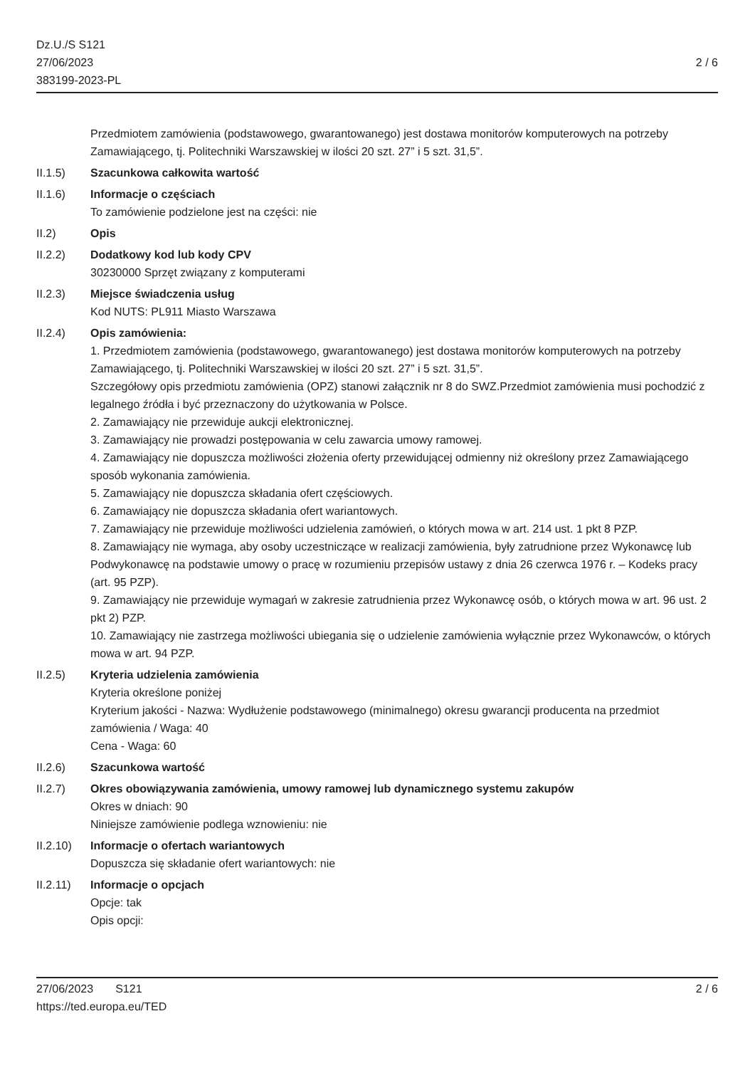Dz.U./S S121
27/06/2023
383199-2023-PL
2 / 6
Przedmiotem zamówienia (podstawowego, gwarantowanego) jest dostawa monitorów komputerowych na potrzeby Zamawiającego, tj. Politechniki Warszawskiej w ilości 20 szt. 27” i 5 szt. 31,5”.
II.1.5) Szacunkowa całkowita wartość
II.1.6) Informacje o częściach
To zamówienie podzielone jest na części: nie
II.2) Opis
II.2.2) Dodatkowy kod lub kody CPV
30230000 Sprzęt związany z komputerami
II.2.3) Miejsce świadczenia usług
Kod NUTS: PL911 Miasto Warszawa
II.2.4) Opis zamówienia:
1. Przedmiotem zamówienia (podstawowego, gwarantowanego) jest dostawa monitorów komputerowych na potrzeby Zamawiającego, tj. Politechniki Warszawskiej w ilości 20 szt. 27” i 5 szt. 31,5”.
Szczegółowy opis przedmiotu zamówienia (OPZ) stanowi załącznik nr 8 do SWZ.Przedmiot zamówienia musi pochodzić z legalnego źródła i być przeznaczony do użytkowania w Polsce.
2. Zamawiający nie przewiduje aukcji elektronicznej.
3. Zamawiający nie prowadzi postępowania w celu zawarcia umowy ramowej.
4. Zamawiający nie dopuszcza możliwości złożenia oferty przewidującej odmienny niż określony przez Zamawiającego sposób wykonania zamówienia.
5. Zamawiający nie dopuszcza składania ofert częściowych.
6. Zamawiający nie dopuszcza składania ofert wariantowych.
7. Zamawiający nie przewiduje możliwości udzielenia zamówień, o których mowa w art. 214 ust. 1 pkt 8 PZP.
8. Zamawiający nie wymaga, aby osoby uczestniczące w realizacji zamówienia, były zatrudnione przez Wykonawcę lub Podwykonawcę na podstawie umowy o pracę w rozumieniu przepisów ustawy z dnia 26 czerwca 1976 r. – Kodeks pracy (art. 95 PZP).
9. Zamawiający nie przewiduje wymagań w zakresie zatrudnienia przez Wykonawcę osób, o których mowa w art. 96 ust. 2 pkt 2) PZP.
10. Zamawiający nie zastrzega możliwości ubiegania się o udzielenie zamówienia wyłącznie przez Wykonawców, o których mowa w art. 94 PZP.
II.2.5) Kryteria udzielenia zamówienia
Kryteria określone poniżej
Kryterium jakości - Nazwa: Wydłużenie podstawowego (minimalnego) okresu gwarancji producenta na przedmiot zamówienia / Waga: 40
Cena - Waga: 60
II.2.6) Szacunkowa wartość
II.2.7) Okres obowiązywania zamówienia, umowy ramowej lub dynamicznego systemu zakupów
Okres w dniach: 90
Niniejsze zamówienie podlega wznowieniu: nie
II.2.10)
Informacje o ofertach wariantowych
Dopuszcza się składanie ofert wariantowych: nie
II.2.11)
Informacje o opcjach
Opcje: tak
Opis opcji:
27/06/2023 S121 2 / 6
https://ted.europa.eu/TED